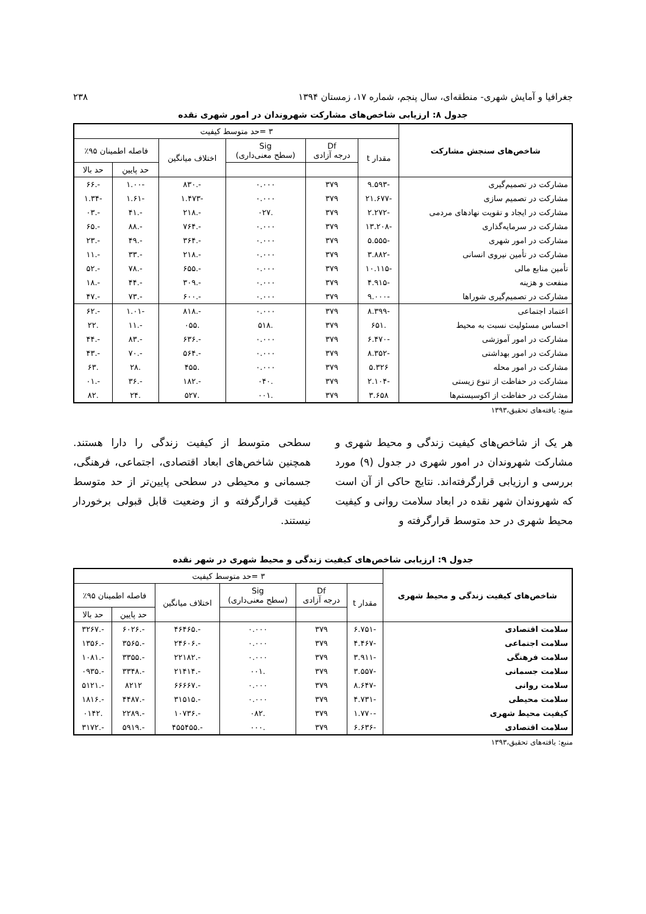جغرافیا و آمایش شهری- منطقه‌ای، سال پنجم، شماره ۱۷، زمستان ۱۳۹۴ ۲۳۸
جدول ۸: ارزیابی شاخص‌های مشارکت شهروندان در امور شهری نقده
| شاخص‌های سنجش مشارکت | ۳ =حد متوسط کیفیت | | | | | |
| --- | --- | --- | --- | --- | --- | --- |
| | مقدار t | Df درجه آزادی | Sig (سطح معنی‌داری) | اختلاف میانگین | فاصله اطمینان ۹۵٪ | |
| | | | | | حد پایین | حد بالا |
| مشارکت در تصمیم‌گیری | -۹.۵۹۳ | ۳۷۹ | ۰.۰۰۰ | -.۸۳۰ | -۱.۰۰ | -.۶۶ |
| مشارکت در تصمیم سازی | -۲۱.۶۷۷ | ۳۷۹ | ۰.۰۰۰ | -۱.۴۷۳ | -۱.۶۱ | -۱.۳۴ |
| مشارکت در ایجاد و تقویت نهادهای مردمی | -۲.۲۷۲ | ۳۷۹ | .۰۲۷ | -.۲۱۸ | -.۴۱ | -.۰۳ |
| مشارکت در سرمایه‌گذاری | -۱۳.۲۰۸ | ۳۷۹ | ۰.۰۰۰ | -.۷۶۴ | -.۸۸ | -.۶۵ |
| مشارکت در امور شهری | -۵.۵۵۵ | ۳۷۹ | ۰.۰۰۰ | -.۳۶۴ | -.۴۹ | -.۲۳ |
| مشارکت در تأمین نیروی انسانی | -۳.۸۸۲ | ۳۷۹ | ۰.۰۰۰ | -.۲۱۸ | -.۳۳ | -.۱۱ |
| تأمین منابع مالی | -۱۰.۱۱۵ | ۳۷۹ | ۰.۰۰۰ | -.۶۵۵ | -.۷۸ | -.۵۲ |
| منفعت و هزینه | -۴.۹۱۵ | ۳۷۹ | ۰.۰۰۰ | -.۳۰۹ | -.۴۴ | -.۱۸ |
| مشارکت در تصمیم‌گیری شوراها | -۹.۰۰۰ | ۳۷۹ | ۰.۰۰۰ | -.۶۰۰ | -.۷۳ | -.۴۷ |
| اعتماد اجتماعی | -۸.۳۹۹ | ۳۷۹ | ۰.۰۰۰ | -.۸۱۸ | -۱.۰۱ | -.۶۲ |
| احساس مسئولیت نسبت به محیط | .۶۵۱ | ۳۷۹ | .۵۱۸ | .۰۵۵ | -.۱۱ | .۲۲ |
| مشارکت در امور آموزشی | -۶.۴۷۰ | ۳۷۹ | ۰.۰۰۰ | -.۶۳۶ | -.۸۳ | -.۴۴ |
| مشارکت در امور بهداشتی | -۸.۳۵۲ | ۳۷۹ | ۰.۰۰۰ | -.۵۶۴ | -.۷۰ | -.۴۳ |
| مشارکت در امور محله | ۵.۳۲۶ | ۳۷۹ | ۰.۰۰۰ | .۴۵۵ | .۲۸ | .۶۳ |
| مشارکت در حفاظت از تنوع زیستی | -۲.۱۰۴ | ۳۷۹ | .۰۴۰ | -.۱۸۲ | -.۳۶ | -.۰۱ |
| مشارکت در حفاظت از اکوسیستم‌ها | ۳.۶۵۸ | ۳۷۹ | .۰۰۱ | .۵۲۷ | .۲۴ | .۸۲ |
منبع: یافته‌های تحقیق،۱۳۹۳
هر یک از شاخص‌های کیفیت زندگی و محیط شهری و مشارکت شهروندان در امور شهری در جدول (۹) مورد بررسی و ارزیابی قرارگرفته‌اند. نتایج حاکی از آن است که شهروندان شهر نقده در ابعاد سلامت روانی و کیفیت محیط شهری در حد متوسط قرارگرفته و
سطحی متوسط از کیفیت زندگی را دارا هستند. همچنین شاخص‌های ابعاد اقتصادی، اجتماعی، فرهنگی، جسمانی و محیطی در سطحی پایین‌تر از حد متوسط کیفیت قرارگرفته و از وضعیت قابل قبولی برخوردار نیستند.
جدول ۹: ارزیابی شاخص‌های کیفیت زندگی و محیط شهری در شهر نقده
| شاخص‌های کیفیت زندگی و محیط شهری | ۳ =حد متوسط کیفیت | | | | | |
| --- | --- | --- | --- | --- | --- | --- |
| | مقدار t | Df درجه آزادی | Sig (سطح معنی‌داری) | اختلاف میانگین | فاصله اطمینان ۹۵٪ | |
| | | | | | حد پایین | حد بالا |
| سلامت اقتصادی | -۶.۷۵۱ | ۳۷۹ | ۰.۰۰۰ | -.۴۶۴۶۵ | -.۶۰۲۶ | -.۳۲۶۷ |
| سلامت اجتماعی | -۴.۴۶۷ | ۳۷۹ | ۰.۰۰۰ | -.۲۴۶۰۶ | -.۳۵۶۵ | -.۱۳۵۶ |
| سلامت فرهنگی | -۳.۹۱۱ | ۳۷۹ | ۰.۰۰۰ | -.۲۲۱۸۲ | -.۳۳۵۵ | -.۱۰۸۱ |
| سلامت جسمانی | -۳.۵۵۷ | ۳۷۹ | .۰۰۱ | -.۲۱۴۱۴ | -.۳۳۴۸ | -.۰۹۳۵ |
| سلامت روانی | -۸.۶۴۷ | ۳۷۹ | ۰.۰۰۰ | -.۶۶۶۶۷ | ۸۲۱۲ | -.۵۱۲۱ |
| سلامت محیطی | -۴.۷۳۱ | ۳۷۹ | ۰.۰۰۰ | -.۳۱۵۱۵ | -.۴۴۸۷ | -.۱۸۱۶ |
| کیفیت محیط شهری | -۱.۷۷۰ | ۳۷۹ | .۰۸۲ | -.۱۰۷۳۶ | -.۲۲۸۹ | .۰۱۴۲ |
| سلامت اقتصادی | -۶.۶۳۶ | ۳۷۹ | .۰۰۰ | -.۴۵۵۴۵۵ | -.۵۹۱۹ | -.۳۱۷۲ |
منبع: یافته‌های تحقیق،۱۳۹۳